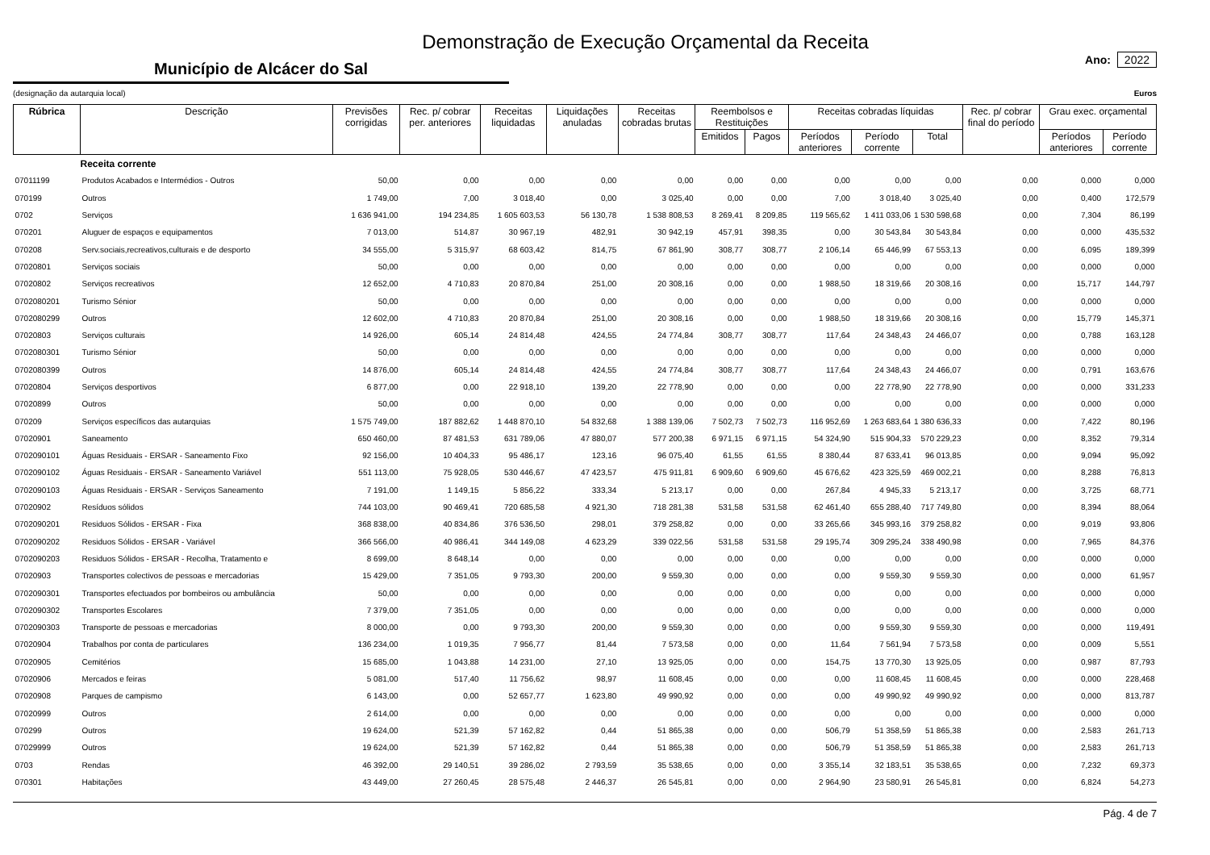Demonstração de Execução Orçamental da Receita
Município de Alcácer do Sal
Ano: 2022
(designação da autarquia local) Euros
| Rúbrica | Descrição | Previsões corrigidas | Rec. p/ cobrar per. anteriores | Receitas liquidadas | Liquidações anuladas | Receitas cobradas brutas | Reembolsos e Restituições | | Receitas cobradas líquidas | | | Rec. p/ cobrar final do período | Grau exec. orçamental | |
| --- | --- | --- | --- | --- | --- | --- | --- | --- | --- | --- | --- | --- | --- | --- |
| | | | | | | | Emitidos | Pagos | Períodos anteriores | Período corrente | Total | | Períodos anteriores | Período corrente |
| | Receita corrente | | | | | | | | | | | | | |
| 07011199 | Produtos Acabados e Intermédios - Outros | 50,00 | 0,00 | 0,00 | 0,00 | 0,00 | 0,00 | 0,00 | 0,00 | 0,00 | 0,00 | 0,00 | 0,000 | 0,000 |
| 070199 | Outros | 1 749,00 | 7,00 | 3 018,40 | 0,00 | 3 025,40 | 0,00 | 0,00 | 7,00 | 3 018,40 | 3 025,40 | 0,00 | 0,400 | 172,579 |
| 0702 | Serviços | 1 636 941,00 | 194 234,85 | 1 605 603,53 | 56 130,78 | 1 538 808,53 | 8 269,41 | 8 209,85 | 119 565,62 | 1 411 033,06 | 1 530 598,68 | 0,00 | 7,304 | 86,199 |
| 070201 | Aluguer de espaços e equipamentos | 7 013,00 | 514,87 | 30 967,19 | 482,91 | 30 942,19 | 457,91 | 398,35 | 0,00 | 30 543,84 | 30 543,84 | 0,00 | 0,000 | 435,532 |
| 070208 | Serv.sociais,recreativos,culturais e de desporto | 34 555,00 | 5 315,97 | 68 603,42 | 814,75 | 67 861,90 | 308,77 | 308,77 | 2 106,14 | 65 446,99 | 67 553,13 | 0,00 | 6,095 | 189,399 |
| 07020801 | Serviços sociais | 50,00 | 0,00 | 0,00 | 0,00 | 0,00 | 0,00 | 0,00 | 0,00 | 0,00 | 0,00 | 0,00 | 0,000 | 0,000 |
| 07020802 | Serviços recreativos | 12 652,00 | 4 710,83 | 20 870,84 | 251,00 | 20 308,16 | 0,00 | 0,00 | 1 988,50 | 18 319,66 | 20 308,16 | 0,00 | 15,717 | 144,797 |
| 0702080201 | Turismo Sénior | 50,00 | 0,00 | 0,00 | 0,00 | 0,00 | 0,00 | 0,00 | 0,00 | 0,00 | 0,00 | 0,00 | 0,000 | 0,000 |
| 0702080299 | Outros | 12 602,00 | 4 710,83 | 20 870,84 | 251,00 | 20 308,16 | 0,00 | 0,00 | 1 988,50 | 18 319,66 | 20 308,16 | 0,00 | 15,779 | 145,371 |
| 07020803 | Serviços culturais | 14 926,00 | 605,14 | 24 814,48 | 424,55 | 24 774,84 | 308,77 | 308,77 | 117,64 | 24 348,43 | 24 466,07 | 0,00 | 0,788 | 163,128 |
| 0702080301 | Turismo Sénior | 50,00 | 0,00 | 0,00 | 0,00 | 0,00 | 0,00 | 0,00 | 0,00 | 0,00 | 0,00 | 0,00 | 0,000 | 0,000 |
| 0702080399 | Outros | 14 876,00 | 605,14 | 24 814,48 | 424,55 | 24 774,84 | 308,77 | 308,77 | 117,64 | 24 348,43 | 24 466,07 | 0,00 | 0,791 | 163,676 |
| 07020804 | Serviços desportivos | 6 877,00 | 0,00 | 22 918,10 | 139,20 | 22 778,90 | 0,00 | 0,00 | 0,00 | 22 778,90 | 22 778,90 | 0,00 | 0,000 | 331,233 |
| 07020899 | Outros | 50,00 | 0,00 | 0,00 | 0,00 | 0,00 | 0,00 | 0,00 | 0,00 | 0,00 | 0,00 | 0,00 | 0,000 | 0,000 |
| 070209 | Serviços específicos das autarquias | 1 575 749,00 | 187 882,62 | 1 448 870,10 | 54 832,68 | 1 388 139,06 | 7 502,73 | 7 502,73 | 116 952,69 | 1 263 683,64 | 1 380 636,33 | 0,00 | 7,422 | 80,196 |
| 07020901 | Saneamento | 650 460,00 | 87 481,53 | 631 789,06 | 47 880,07 | 577 200,38 | 6 971,15 | 6 971,15 | 54 324,90 | 515 904,33 | 570 229,23 | 0,00 | 8,352 | 79,314 |
| 0702090101 | Águas Residuais - ERSAR - Saneamento Fixo | 92 156,00 | 10 404,33 | 95 486,17 | 123,16 | 96 075,40 | 61,55 | 61,55 | 8 380,44 | 87 633,41 | 96 013,85 | 0,00 | 9,094 | 95,092 |
| 0702090102 | Águas Residuais - ERSAR - Saneamento Variável | 551 113,00 | 75 928,05 | 530 446,67 | 47 423,57 | 475 911,81 | 6 909,60 | 6 909,60 | 45 676,62 | 423 325,59 | 469 002,21 | 0,00 | 8,288 | 76,813 |
| 0702090103 | Águas Residuais - ERSAR - Serviços Saneamento | 7 191,00 | 1 149,15 | 5 856,22 | 333,34 | 5 213,17 | 0,00 | 0,00 | 267,84 | 4 945,33 | 5 213,17 | 0,00 | 3,725 | 68,771 |
| 07020902 | Resíduos sólidos | 744 103,00 | 90 469,41 | 720 685,58 | 4 921,30 | 718 281,38 | 531,58 | 531,58 | 62 461,40 | 655 288,40 | 717 749,80 | 0,00 | 8,394 | 88,064 |
| 0702090201 | Residuos Sólidos - ERSAR - Fixa | 368 838,00 | 40 834,86 | 376 536,50 | 298,01 | 379 258,82 | 0,00 | 0,00 | 33 265,66 | 345 993,16 | 379 258,82 | 0,00 | 9,019 | 93,806 |
| 0702090202 | Residuos Sólidos - ERSAR - Variável | 366 566,00 | 40 986,41 | 344 149,08 | 4 623,29 | 339 022,56 | 531,58 | 531,58 | 29 195,74 | 309 295,24 | 338 490,98 | 0,00 | 7,965 | 84,376 |
| 0702090203 | Residuos Sólidos - ERSAR - Recolha, Tratamento e | 8 699,00 | 8 648,14 | 0,00 | 0,00 | 0,00 | 0,00 | 0,00 | 0,00 | 0,00 | 0,00 | 0,00 | 0,000 | 0,000 |
| 07020903 | Transportes colectivos de pessoas e mercadorias | 15 429,00 | 7 351,05 | 9 793,30 | 200,00 | 9 559,30 | 0,00 | 0,00 | 0,00 | 9 559,30 | 9 559,30 | 0,00 | 0,000 | 61,957 |
| 0702090301 | Transportes efectuados por bombeiros ou ambulância | 50,00 | 0,00 | 0,00 | 0,00 | 0,00 | 0,00 | 0,00 | 0,00 | 0,00 | 0,00 | 0,00 | 0,000 | 0,000 |
| 0702090302 | Transportes Escolares | 7 379,00 | 7 351,05 | 0,00 | 0,00 | 0,00 | 0,00 | 0,00 | 0,00 | 0,00 | 0,00 | 0,00 | 0,000 | 0,000 |
| 0702090303 | Transporte de pessoas e mercadorias | 8 000,00 | 0,00 | 9 793,30 | 200,00 | 9 559,30 | 0,00 | 0,00 | 0,00 | 9 559,30 | 9 559,30 | 0,00 | 0,000 | 119,491 |
| 07020904 | Trabalhos por conta de particulares | 136 234,00 | 1 019,35 | 7 956,77 | 81,44 | 7 573,58 | 0,00 | 0,00 | 11,64 | 7 561,94 | 7 573,58 | 0,00 | 0,009 | 5,551 |
| 07020905 | Cemitérios | 15 685,00 | 1 043,88 | 14 231,00 | 27,10 | 13 925,05 | 0,00 | 0,00 | 154,75 | 13 770,30 | 13 925,05 | 0,00 | 0,987 | 87,793 |
| 07020906 | Mercados e feiras | 5 081,00 | 517,40 | 11 756,62 | 98,97 | 11 608,45 | 0,00 | 0,00 | 0,00 | 11 608,45 | 11 608,45 | 0,00 | 0,000 | 228,468 |
| 07020908 | Parques de campismo | 6 143,00 | 0,00 | 52 657,77 | 1 623,80 | 49 990,92 | 0,00 | 0,00 | 0,00 | 49 990,92 | 49 990,92 | 0,00 | 0,000 | 813,787 |
| 07020999 | Outros | 2 614,00 | 0,00 | 0,00 | 0,00 | 0,00 | 0,00 | 0,00 | 0,00 | 0,00 | 0,00 | 0,00 | 0,000 | 0,000 |
| 070299 | Outros | 19 624,00 | 521,39 | 57 162,82 | 0,44 | 51 865,38 | 0,00 | 0,00 | 506,79 | 51 358,59 | 51 865,38 | 0,00 | 2,583 | 261,713 |
| 07029999 | Outros | 19 624,00 | 521,39 | 57 162,82 | 0,44 | 51 865,38 | 0,00 | 0,00 | 506,79 | 51 358,59 | 51 865,38 | 0,00 | 2,583 | 261,713 |
| 0703 | Rendas | 46 392,00 | 29 140,51 | 39 286,02 | 2 793,59 | 35 538,65 | 0,00 | 0,00 | 3 355,14 | 32 183,51 | 35 538,65 | 0,00 | 7,232 | 69,373 |
| 070301 | Habitações | 43 449,00 | 27 260,45 | 28 575,48 | 2 446,37 | 26 545,81 | 0,00 | 0,00 | 2 964,90 | 23 580,91 | 26 545,81 | 0,00 | 6,824 | 54,273 |
Pág. 4 de 7